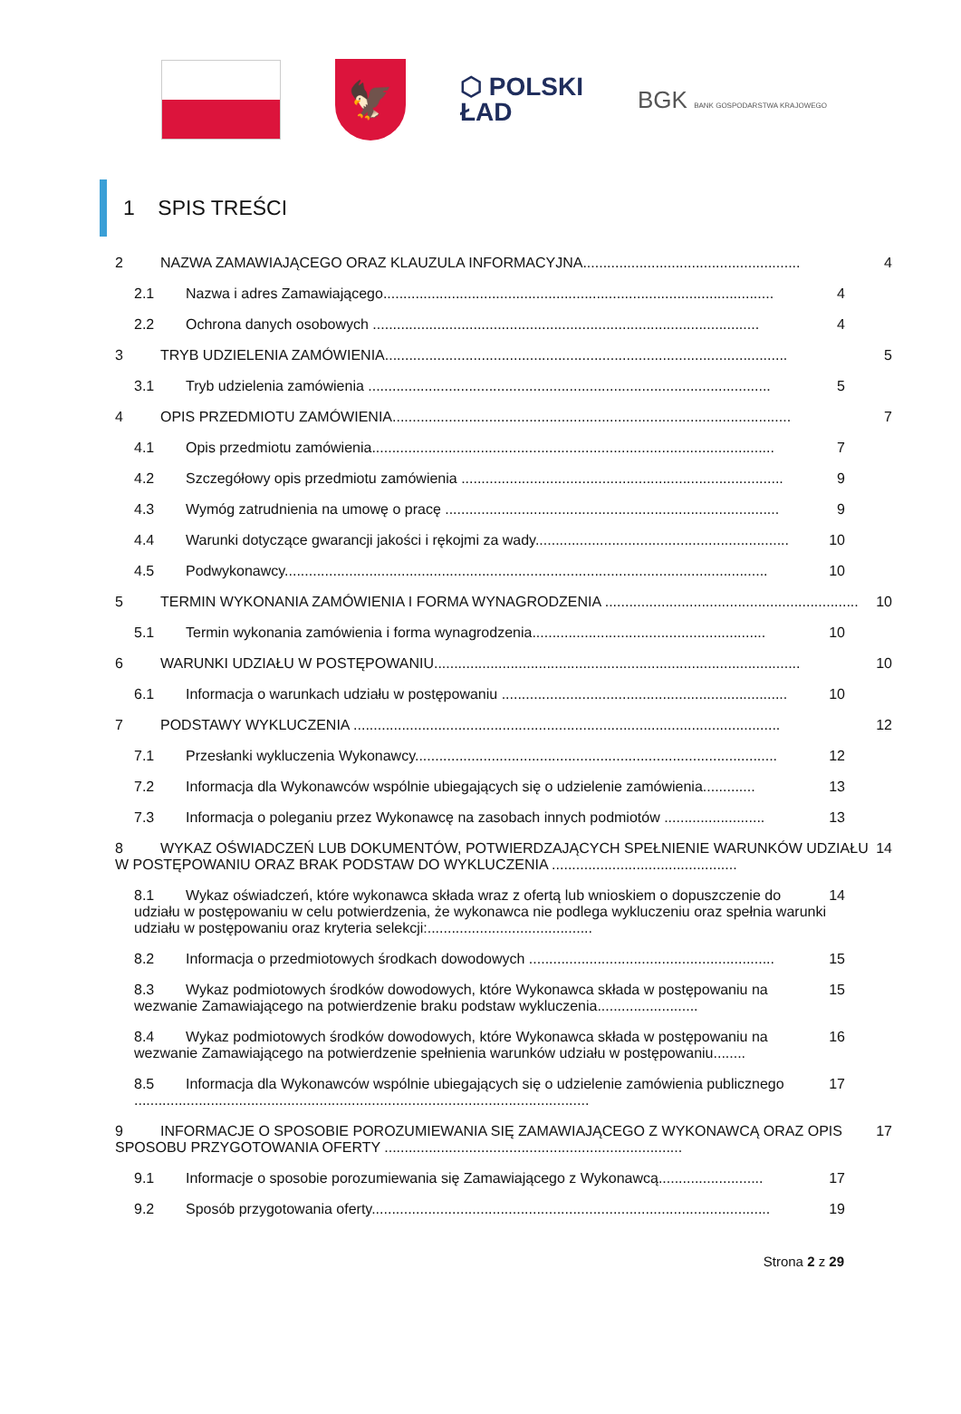🦅
⬡ POLSKI
ŁAD
BGK BANK GOSPODARSTWA KRAJOWEGO
1 SPIS TREŚCI
2 NAZWA ZAMAWIAJĄCEGO ORAZ KLAUZULA INFORMACYJNA...................................................... 4
2.1 Nazwa i adres Zamawiającego................................................................................................. 4
2.2 Ochrona danych osobowych ................................................................................................ 4
3 TRYB UDZIELENIA ZAMÓWIENIA.................................................................................................... 5
3.1 Tryb udzielenia zamówienia .................................................................................................... 5
4 OPIS PRZEDMIOTU ZAMÓWIENIA................................................................................................... 7
4.1 Opis przedmiotu zamówienia.................................................................................................... 7
4.2 Szczegółowy opis przedmiotu zamówienia ................................................................................ 9
4.3 Wymóg zatrudnienia na umowę o pracę ................................................................................... 9
4.4 Warunki dotyczące gwarancji jakości i rękojmi za wady............................................................... 10
4.5 Podwykonawcy........................................................................................................................ 10
5 TERMIN WYKONANIA ZAMÓWIENIA I FORMA WYNAGRODZENIA ............................................................... 10
5.1 Termin wykonania zamówienia i forma wynagrodzenia.......................................................... 10
6 WARUNKI UDZIAŁU W POSTĘPOWANIU........................................................................................... 10
6.1 Informacja o warunkach udziału w postępowaniu ....................................................................... 10
7 PODSTAWY WYKLUCZENIA .......................................................................................................... 12
7.1 Przesłanki wykluczenia Wykonawcy.......................................................................................... 12
7.2 Informacja dla Wykonawców wspólnie ubiegających się o udzielenie zamówienia............. 13
7.3 Informacja o poleganiu przez Wykonawcę na zasobach innych podmiotów ......................... 13
8 WYKAZ OŚWIADCZEŃ LUB DOKUMENTÓW, POTWIERDZAJĄCYCH SPEŁNIENIE WARUNKÓW UDZIAŁU W POSTĘPOWANIU ORAZ BRAK PODSTAW DO WYKLUCZENIA .............................................. 14
8.1 Wykaz oświadczeń, które wykonawca składa wraz z ofertą lub wnioskiem o dopuszczenie do udziału w postępowaniu w celu potwierdzenia, że wykonawca nie podlega wykluczeniu oraz spełnia warunki udziału w postępowaniu oraz kryteria selekcji:......................................... 14
8.2 Informacja o przedmiotowych środkach dowodowych ............................................................. 15
8.3 Wykaz podmiotowych środków dowodowych, które Wykonawca składa w postępowaniu na wezwanie Zamawiającego na potwierdzenie braku podstaw wykluczenia......................... 15
8.4 Wykaz podmiotowych środków dowodowych, które Wykonawca składa w postępowaniu na wezwanie Zamawiającego na potwierdzenie spełnienia warunków udziału w postępowaniu........ 16
8.5 Informacja dla Wykonawców wspólnie ubiegających się o udzielenie zamówienia publicznego ................................................................................................................. 17
9 INFORMACJE O SPOSOBIE POROZUMIEWANIA SIĘ ZAMAWIAJĄCEGO Z WYKONAWCĄ ORAZ OPIS SPOSOBU PRZYGOTOWANIA OFERTY .......................................................................... 17
9.1 Informacje o sposobie porozumiewania się Zamawiającego z Wykonawcą.......................... 17
9.2 Sposób przygotowania oferty................................................................................................... 19
Strona 2 z 29